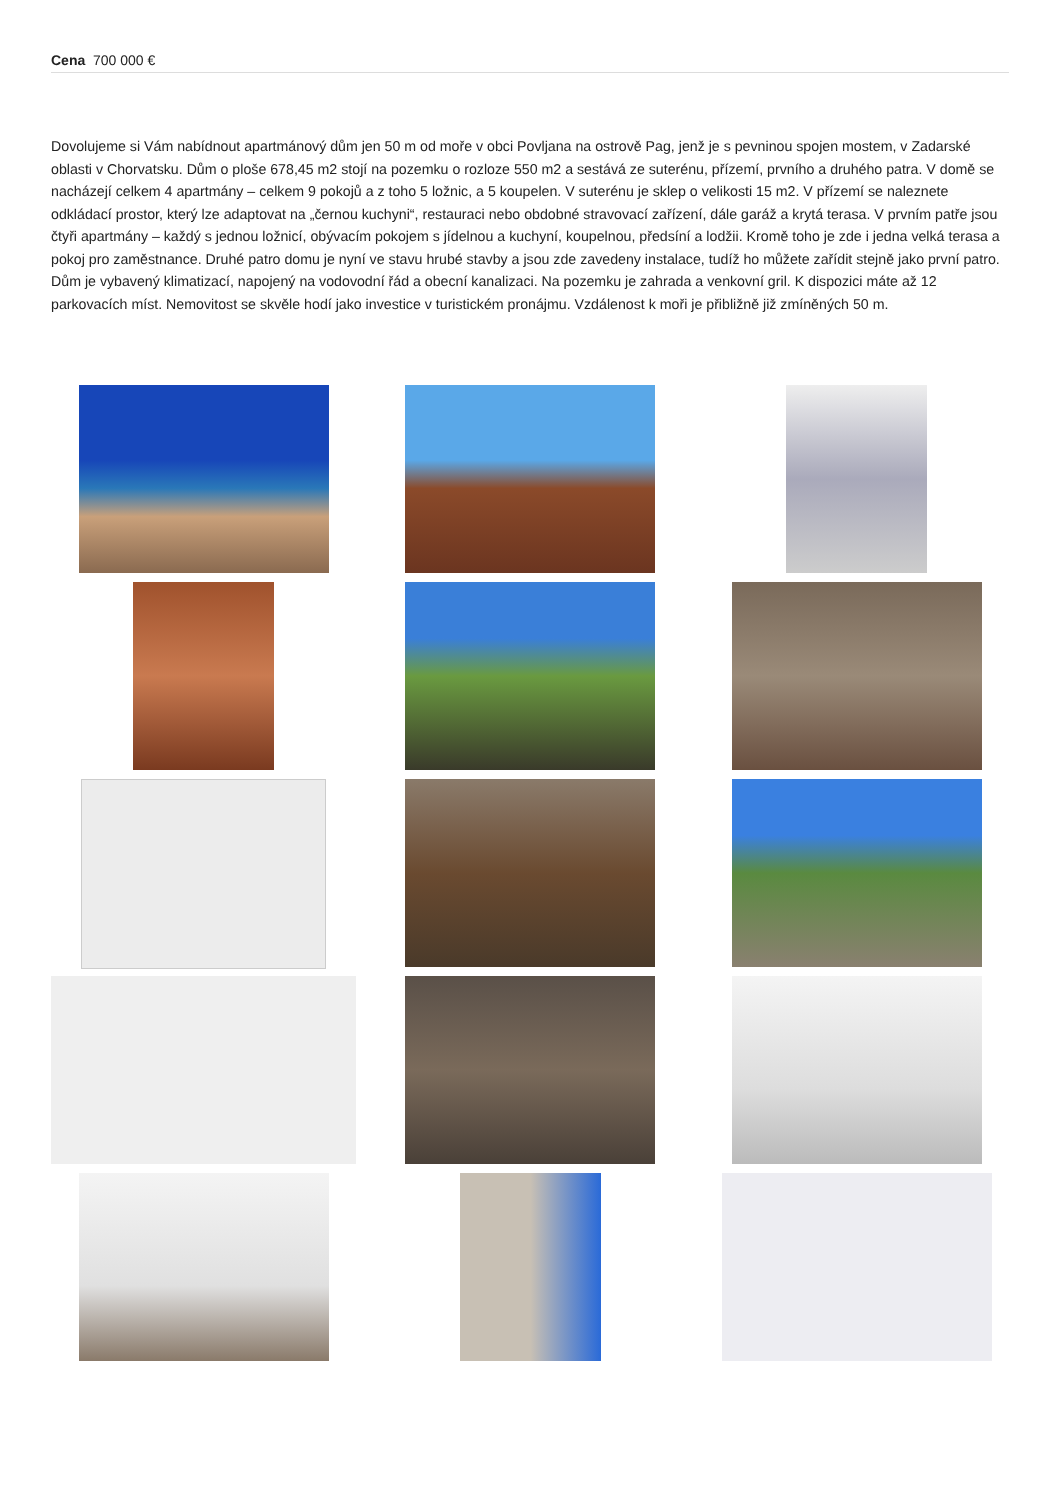Cena 700 000 €
Dovolujeme si Vám nabídnout apartmánový dům jen 50 m od moře v obci Povljana na ostrově Pag, jenž je s pevninou spojen mostem, v Zadarské oblasti v Chorvatsku. Dům o ploše 678,45 m2 stojí na pozemku o rozloze 550 m2 a sestává ze suterénu, přízemí, prvního a druhého patra. V domě se nacházejí celkem 4 apartmány – celkem 9 pokojů a z toho 5 ložnic, a 5 koupelen. V suterénu je sklep o velikosti 15 m2. V přízemí se naleznete odkládací prostor, který lze adaptovat na „černou kuchyni“, restauraci nebo obdobné stravovací zařízení, dále garáž a krytá terasa. V prvním patře jsou čtyři apartmány – každý s jednou ložnicí, obývacím pokojem s jídelnou a kuchyní, koupelnou, předsíní a lodžii. Kromě toho je zde i jedna velká terasa a pokoj pro zaměstnance. Druhé patro domu je nyní ve stavu hrubé stavby a jsou zde zavedeny instalace, tudíž ho můžete zařídit stejně jako první patro. Dům je vybavený klimatizací, napojený na vodovodní řád a obecní kanalizaci. Na pozemku je zahrada a venkovní gril. K dispozici máte až 12 parkovacích míst. Nemovitost se skvěle hodí jako investice v turistickém pronájmu. Vzdálenost k moři je přibližně již zmíněných 50 m.